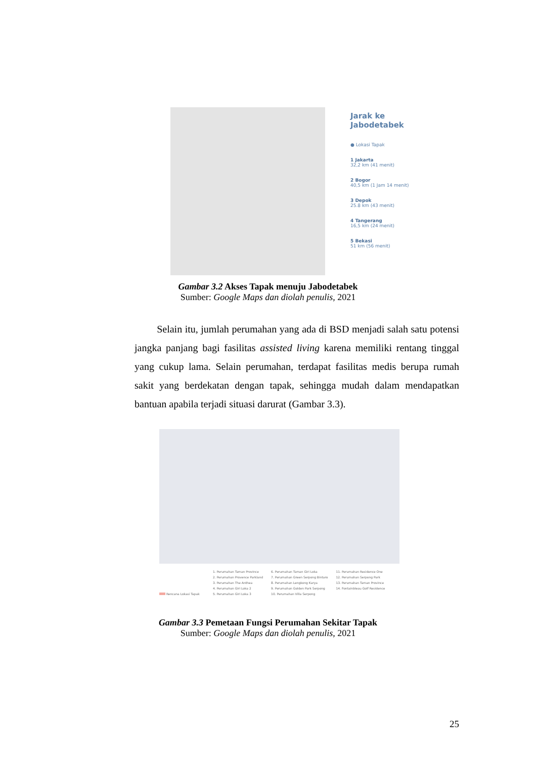Jarak ke
Jabodetabek
● Lokasi Tapak
1 Jakarta
32,2 km (41 menit)
2 Bogor
40,5 km (1 Jam 14 menit)
3 Depok
25.8 km (43 menit)
4 Tangerang
16,5 km (24 menit)
5 Bekasi
51 km (56 menit)
Gambar 3.2 Akses Tapak menuju Jabodetabek
Sumber: Google Maps dan diolah penulis, 2021
Selain itu, jumlah perumahan yang ada di BSD menjadi salah satu potensi jangka panjang bagi fasilitas assisted living karena memiliki rentang tinggal yang cukup lama. Selain perumahan, terdapat fasilitas medis berupa rumah sakit yang berdekatan dengan tapak, sehingga mudah dalam mendapatkan bantuan apabila terjadi situasi darurat (Gambar 3.3).
Rencana Lokasi Tapak
1. Perumahan Taman Province
2. Perumahan Provence Parkland
3. Perumahan The Anthea
4. Perumahan Giri Loka 2
5. Perumahan Giri Loka 3
6. Perumahan Taman Giri Loka
7. Perumahan Green Serpong Bintaro
8. Perumahan Lengkong Karya
9. Perumahan Golden Park Serpong
10. Perumahan Villa Serpong
11. Perumahan Residence One
12. Perumahan Serpong Park
13. Perumahan Taman Province
14. Fontainbleau Golf Residence
Gambar 3.3 Pemetaan Fungsi Perumahan Sekitar Tapak
Sumber: Google Maps dan diolah penulis, 2021
25